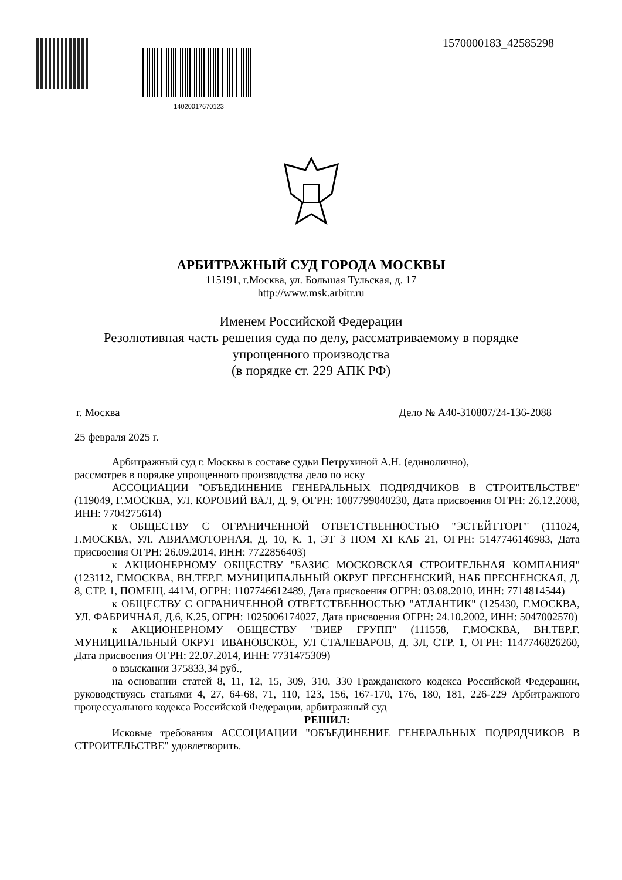14020017670123
1570000183_42585298
АРБИТРАЖНЫЙ СУД ГОРОДА МОСКВЫ
115191, г.Москва, ул. Большая Тульская, д. 17
http://www.msk.arbitr.ru
Именем Российской Федерации
Резолютивная часть решения суда по делу, рассматриваемому в порядке
упрощенного производства
(в порядке ст. 229 АПК РФ)
г. Москва Дело № А40-310807/24-136-2088
25 февраля 2025 г.
Арбитражный суд г. Москвы в составе судьи Петрухиной А.Н. (единолично),
рассмотрев в порядке упрощенного производства дело по иску
АССОЦИАЦИИ "ОБЪЕДИНЕНИЕ ГЕНЕРАЛЬНЫХ ПОДРЯДЧИКОВ В СТРОИТЕЛЬСТВЕ" (119049, Г.МОСКВА, УЛ. КОРОВИЙ ВАЛ, Д. 9, ОГРН: 1087799040230, Дата присвоения ОГРН: 26.12.2008, ИНН: 7704275614)
к ОБЩЕСТВУ С ОГРАНИЧЕННОЙ ОТВЕТСТВЕННОСТЬЮ "ЭСТЕЙТТОРГ" (111024, Г.МОСКВА, УЛ. АВИАМОТОРНАЯ, Д. 10, К. 1, ЭТ 3 ПОМ XI КАБ 21, ОГРН: 5147746146983, Дата присвоения ОГРН: 26.09.2014, ИНН: 7722856403)
к АКЦИОНЕРНОМУ ОБЩЕСТВУ "БАЗИС МОСКОВСКАЯ СТРОИТЕЛЬНАЯ КОМПАНИЯ" (123112, Г.МОСКВА, ВН.ТЕР.Г. МУНИЦИПАЛЬНЫЙ ОКРУГ ПРЕСНЕНСКИЙ, НАБ ПРЕСНЕНСКАЯ, Д. 8, СТР. 1, ПОМЕЩ. 441М, ОГРН: 1107746612489, Дата присвоения ОГРН: 03.08.2010, ИНН: 7714814544)
к ОБЩЕСТВУ С ОГРАНИЧЕННОЙ ОТВЕТСТВЕННОСТЬЮ "АТЛАНТИК" (125430, Г.МОСКВА, УЛ. ФАБРИЧНАЯ, Д.6, К.25, ОГРН: 1025006174027, Дата присвоения ОГРН: 24.10.2002, ИНН: 5047002570)
к АКЦИОНЕРНОМУ ОБЩЕСТВУ "ВИЕР ГРУПП" (111558, Г.МОСКВА, ВН.ТЕР.Г. МУНИЦИПАЛЬНЫЙ ОКРУГ ИВАНОВСКОЕ, УЛ СТАЛЕВАРОВ, Д. 3Л, СТР. 1, ОГРН: 1147746826260, Дата присвоения ОГРН: 22.07.2014, ИНН: 7731475309)
о взыскании 375833,34 руб.,
на основании статей 8, 11, 12, 15, 309, 310, 330 Гражданского кодекса Российской Федерации, руководствуясь статьями 4, 27, 64-68, 71, 110, 123, 156, 167-170, 176, 180, 181, 226-229 Арбитражного процессуального кодекса Российской Федерации, арбитражный суд
РЕШИЛ:
Исковые требования АССОЦИАЦИИ "ОБЪЕДИНЕНИЕ ГЕНЕРАЛЬНЫХ ПОДРЯДЧИКОВ В СТРОИТЕЛЬСТВЕ" удовлетворить.